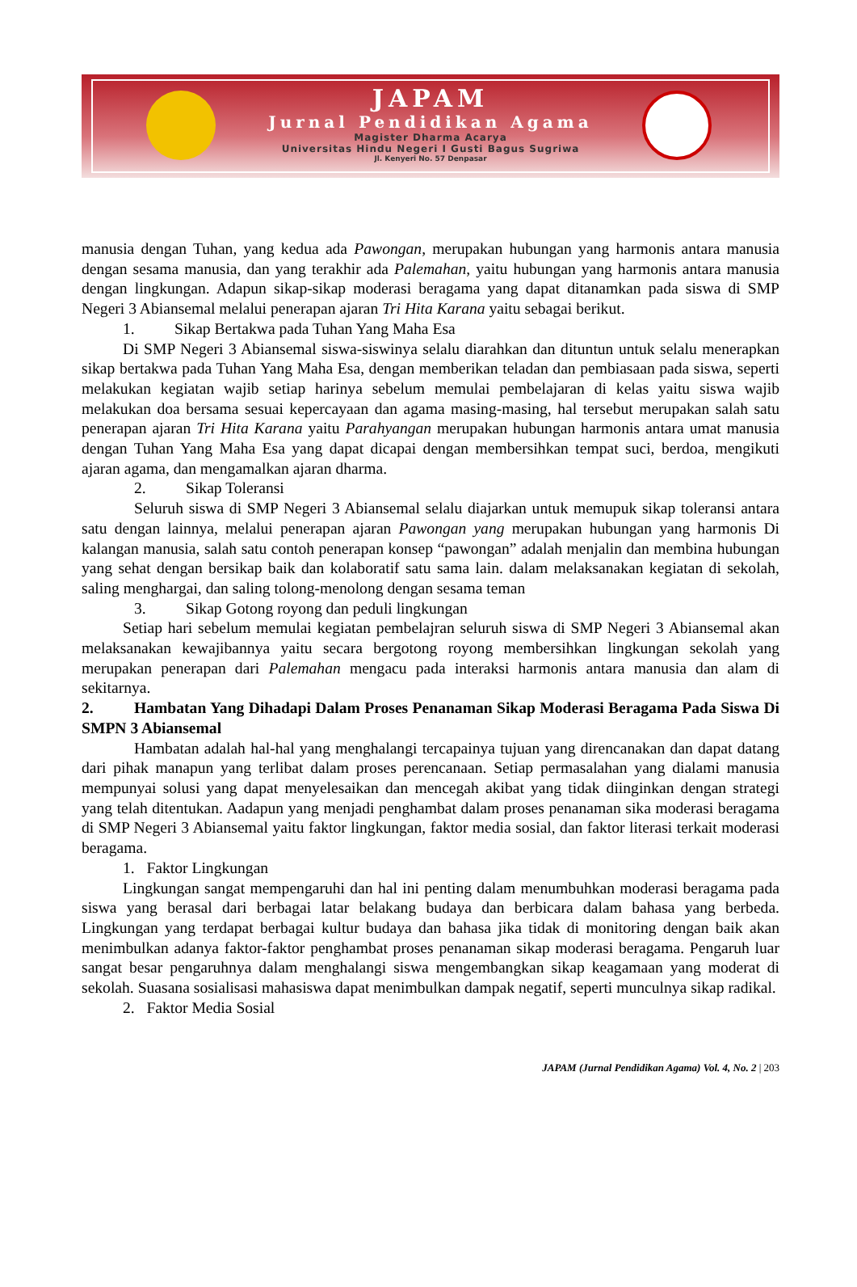JAPAM
Jurnal Pendidikan Agama
Magister Dharma Acarya
Universitas Hindu Negeri I Gusti Bagus Sugriwa
Jl. Kenyeri No. 57 Denpasar
manusia dengan Tuhan, yang kedua ada Pawongan, merupakan hubungan yang harmonis antara manusia dengan sesama manusia, dan yang terakhir ada Palemahan, yaitu hubungan yang harmonis antara manusia dengan lingkungan. Adapun sikap-sikap moderasi beragama yang dapat ditanamkan pada siswa di SMP Negeri 3 Abiansemal melalui penerapan ajaran Tri Hita Karana yaitu sebagai berikut.
1. Sikap Bertakwa pada Tuhan Yang Maha Esa
Di SMP Negeri 3 Abiansemal siswa-siswinya selalu diarahkan dan dituntun untuk selalu menerapkan sikap bertakwa pada Tuhan Yang Maha Esa, dengan memberikan teladan dan pembiasaan pada siswa, seperti melakukan kegiatan wajib setiap harinya sebelum memulai pembelajaran di kelas yaitu siswa wajib melakukan doa bersama sesuai kepercayaan dan agama masing-masing, hal tersebut merupakan salah satu penerapan ajaran Tri Hita Karana yaitu Parahyangan merupakan hubungan harmonis antara umat manusia dengan Tuhan Yang Maha Esa yang dapat dicapai dengan membersihkan tempat suci, berdoa, mengikuti ajaran agama, dan mengamalkan ajaran dharma.
2. Sikap Toleransi
Seluruh siswa di SMP Negeri 3 Abiansemal selalu diajarkan untuk memupuk sikap toleransi antara satu dengan lainnya, melalui penerapan ajaran Pawongan yang merupakan hubungan yang harmonis Di kalangan manusia, salah satu contoh penerapan konsep “pawongan” adalah menjalin dan membina hubungan yang sehat dengan bersikap baik dan kolaboratif satu sama lain. dalam melaksanakan kegiatan di sekolah, saling menghargai, dan saling tolong-menolong dengan sesama teman
3. Sikap Gotong royong dan peduli lingkungan
Setiap hari sebelum memulai kegiatan pembelajran seluruh siswa di SMP Negeri 3 Abiansemal akan melaksanakan kewajibannya yaitu secara bergotong royong membersihkan lingkungan sekolah yang merupakan penerapan dari Palemahan mengacu pada interaksi harmonis antara manusia dan alam di sekitarnya.
2. Hambatan Yang Dihadapi Dalam Proses Penanaman Sikap Moderasi Beragama Pada Siswa Di SMPN 3 Abiansemal
Hambatan adalah hal-hal yang menghalangi tercapainya tujuan yang direncanakan dan dapat datang dari pihak manapun yang terlibat dalam proses perencanaan. Setiap permasalahan yang dialami manusia mempunyai solusi yang dapat menyelesaikan dan mencegah akibat yang tidak diinginkan dengan strategi yang telah ditentukan. Aadapun yang menjadi penghambat dalam proses penanaman sika moderasi beragama di SMP Negeri 3 Abiansemal yaitu faktor lingkungan, faktor media sosial, dan faktor literasi terkait moderasi beragama.
1. Faktor Lingkungan
Lingkungan sangat mempengaruhi dan hal ini penting dalam menumbuhkan moderasi beragama pada siswa yang berasal dari berbagai latar belakang budaya dan berbicara dalam bahasa yang berbeda. Lingkungan yang terdapat berbagai kultur budaya dan bahasa jika tidak di monitoring dengan baik akan menimbulkan adanya faktor-faktor penghambat proses penanaman sikap moderasi beragama. Pengaruh luar sangat besar pengaruhnya dalam menghalangi siswa mengembangkan sikap keagamaan yang moderat di sekolah. Suasana sosialisasi mahasiswa dapat menimbulkan dampak negatif, seperti munculnya sikap radikal.
2. Faktor Media Sosial
JAPAM (Jurnal Pendidikan Agama) Vol. 4, No. 2 | 203